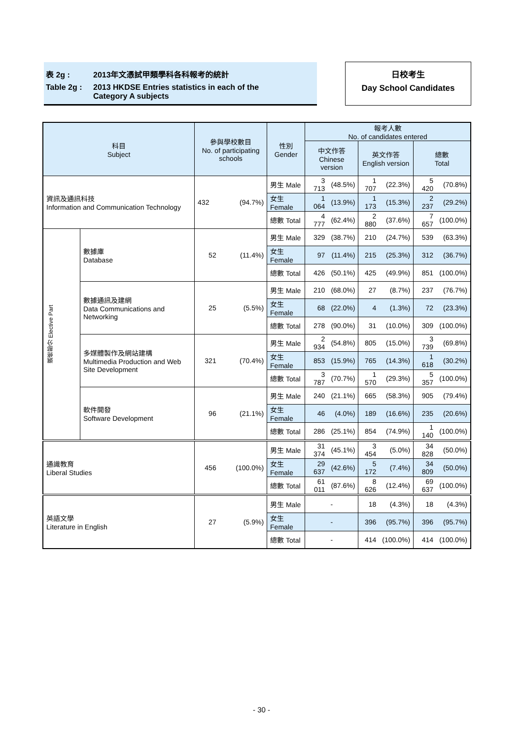表 2g : 2013年文憑試甲類學科各科報考的統計
Table 2g : 2013 HKDSE Entries statistics in each of the
Category A subjects
日校考生
Day School Candidates
| 科目 Subject | | 參與學校數目 No. of participating schools | | 性別 Gender | 報考人數 No. of candidates entered | | | | | |
| --- | --- | --- | --- | --- | --- | --- | --- | --- | --- | --- |
| | | | | | 中文作答 Chinese version | | 英文作答 English version | | 總數 Total | |
| 資訊及通訊科技 Information and Communication Technology | | 432 | (94.7%) | 男生 Male | 3 713 | (48.5%) | 1 707 | (22.3%) | 5 420 | (70.8%) |
| | | | | 女生 Female | 1 064 | (13.9%) | 1 173 | (15.3%) | 2 237 | (29.2%) |
| | | | | 總數 Total | 4 777 | (62.4%) | 2 880 | (37.6%) | 7 657 | (100.0%) |
| 選修部分 Elective Part | 數據庫 Database | 52 | (11.4%) | 男生 Male | 329 | (38.7%) | 210 | (24.7%) | 539 | (63.3%) |
| | | | | 女生 Female | 97 | (11.4%) | 215 | (25.3%) | 312 | (36.7%) |
| | | | | 總數 Total | 426 | (50.1%) | 425 | (49.9%) | 851 | (100.0%) |
| | 數據通訊及建網 Data Communications and Networking | 25 | (5.5%) | 男生 Male | 210 | (68.0%) | 27 | (8.7%) | 237 | (76.7%) |
| | | | | 女生 Female | 68 | (22.0%) | 4 | (1.3%) | 72 | (23.3%) |
| | | | | 總數 Total | 278 | (90.0%) | 31 | (10.0%) | 309 | (100.0%) |
| | 多媒體製作及網站建構 Multimedia Production and Web Site Development | 321 | (70.4%) | 男生 Male | 2 934 | (54.8%) | 805 | (15.0%) | 3 739 | (69.8%) |
| | | | | 女生 Female | 853 | (15.9%) | 765 | (14.3%) | 1 618 | (30.2%) |
| | | | | 總數 Total | 3 787 | (70.7%) | 1 570 | (29.3%) | 5 357 | (100.0%) |
| | 軟件開發 Software Development | 96 | (21.1%) | 男生 Male | 240 | (21.1%) | 665 | (58.3%) | 905 | (79.4%) |
| | | | | 女生 Female | 46 | (4.0%) | 189 | (16.6%) | 235 | (20.6%) |
| | | | | 總數 Total | 286 | (25.1%) | 854 | (74.9%) | 1 140 | (100.0%) |
| 通識教育 Liberal Studies | | 456 | (100.0%) | 男生 Male | 31 374 | (45.1%) | 3 454 | (5.0%) | 34 828 | (50.0%) |
| | | | | 女生 Female | 29 637 | (42.6%) | 5 172 | (7.4%) | 34 809 | (50.0%) |
| | | | | 總數 Total | 61 011 | (87.6%) | 8 626 | (12.4%) | 69 637 | (100.0%) |
| 英語文學 Literature in English | | 27 | (5.9%) | 男生 Male | - | | 18 | (4.3%) | 18 | (4.3%) |
| | | | | 女生 Female | - | | 396 | (95.7%) | 396 | (95.7%) |
| | | | | 總數 Total | - | | 414 | (100.0%) | 414 | (100.0%) |
- 30 -